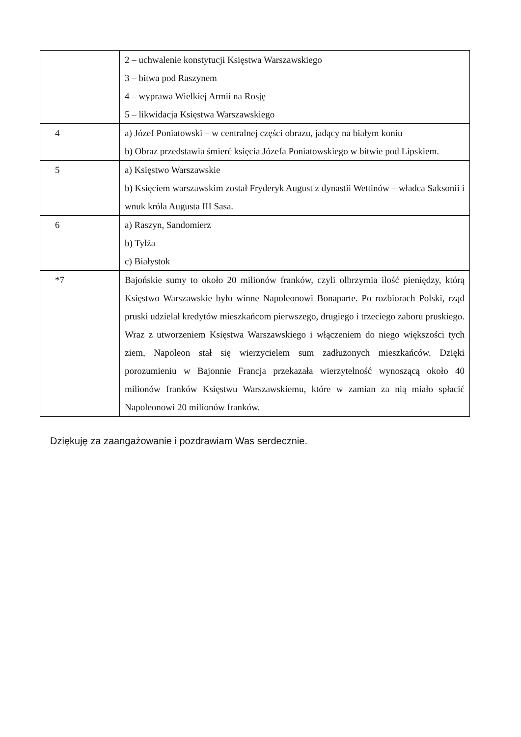| | 2 – uchwalenie konstytucji Księstwa Warszawskiego 3 – bitwa pod Raszynem 4 – wyprawa Wielkiej Armii na Rosję 5 – likwidacja Księstwa Warszawskiego |
| 4 | a) Józef Poniatowski – w centralnej części obrazu, jadący na białym koniu b) Obraz przedstawia śmierć księcia Józefa Poniatowskiego w bitwie pod Lipskiem. |
| 5 | a) Księstwo Warszawskie b) Księciem warszawskim został Fryderyk August z dynastii Wettinów – władca Saksonii i wnuk króla Augusta III Sasa. |
| 6 | a) Raszyn, Sandomierz b) Tylża c) Białystok |
| *7 | Bajońskie sumy to około 20 milionów franków, czyli olbrzymia ilość pieniędzy, którą Księstwo Warszawskie było winne Napoleonowi Bonaparte. Po rozbiorach Polski, rząd pruski udzielał kredytów mieszkańcom pierwszego, drugiego i trzeciego zaboru pruskiego. Wraz z utworzeniem Księstwa Warszawskiego i włączeniem do niego większości tych ziem, Napoleon stał się wierzycielem sum zadłużonych mieszkańców. Dzięki porozumieniu w Bajonnie Francja przekazała wierzytelność wynoszącą około 40 milionów franków Księstwu Warszawskiemu, które w zamian za nią miało spłacić Napoleonowi 20 milionów franków. |
Dziękuję za zaangażowanie i pozdrawiam Was serdecznie.